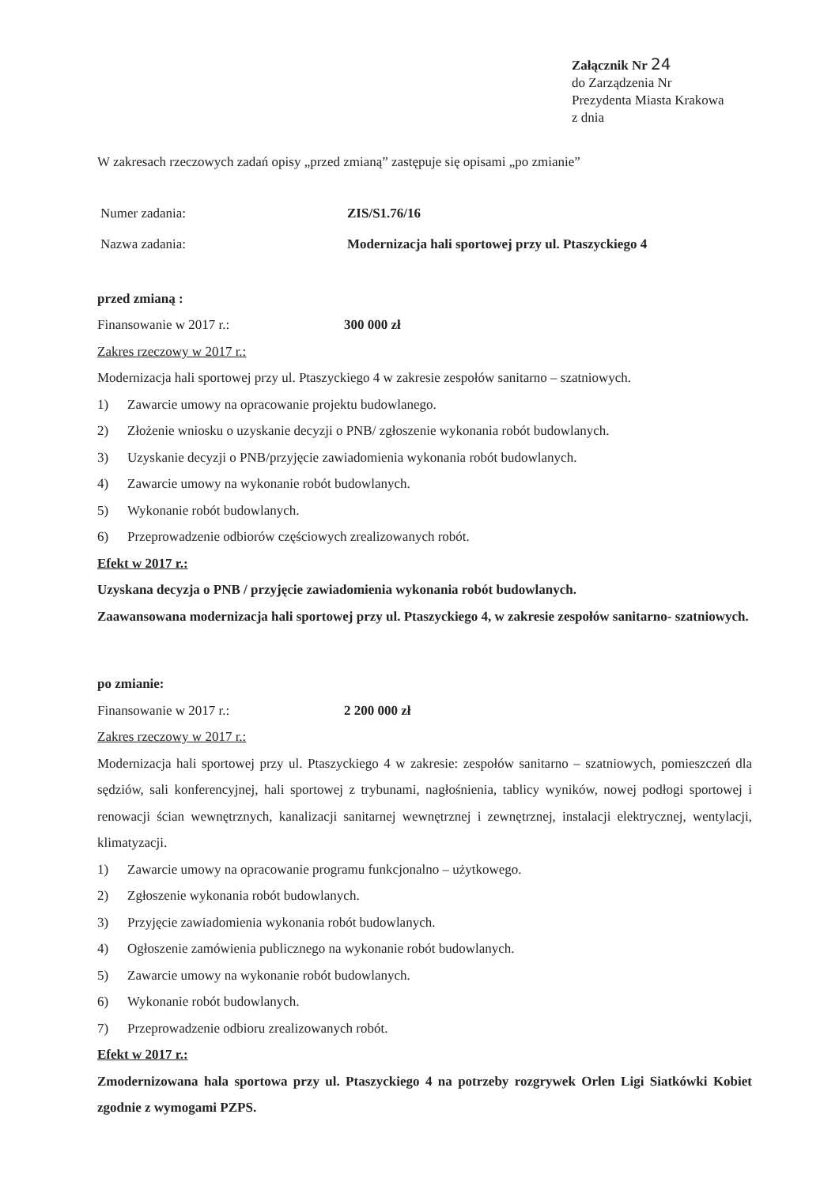Załącznik Nr 24
do Zarządzenia Nr
Prezydenta Miasta Krakowa
z dnia
W zakresach rzeczowych zadań opisy „przed zmianą” zastępuje się opisami „po zmianie”
Numer zadania: ZIS/S1.76/16
Nazwa zadania: Modernizacja hali sportowej przy ul. Ptaszyckiego 4
przed zmianą :
Finansowanie w 2017 r.: 300 000 zł
Zakres rzeczowy w 2017 r.:
Modernizacja hali sportowej przy ul. Ptaszyckiego 4 w zakresie zespołów sanitarno – szatniowych.
1) Zawarcie umowy na opracowanie projektu budowlanego.
2) Złożenie wniosku o uzyskanie decyzji o PNB/ zgłoszenie wykonania robót budowlanych.
3) Uzyskanie decyzji o PNB/przyjęcie zawiadomienia wykonania robót budowlanych.
4) Zawarcie umowy na wykonanie robót budowlanych.
5) Wykonanie robót budowlanych.
6) Przeprowadzenie odbiorów częściowych zrealizowanych robót.
Efekt w 2017 r.:
Uzyskana decyzja o PNB / przyjęcie zawiadomienia wykonania robót budowlanych.
Zaawansowana modernizacja hali sportowej przy ul. Ptaszyckiego 4, w zakresie zespołów sanitarno- szatniowych.
po zmianie:
Finansowanie w 2017 r.: 2 200 000 zł
Zakres rzeczowy w 2017 r.:
Modernizacja hali sportowej przy ul. Ptaszyckiego 4 w zakresie: zespołów sanitarno – szatniowych, pomieszczeń dla sędziów, sali konferencyjnej, hali sportowej z trybunami, nagłośnienia, tablicy wyników, nowej podłogi sportowej i renowacji ścian wewnętrznych, kanalizacji sanitarnej wewnętrznej i zewnętrznej, instalacji elektrycznej, wentylacji, klimatyzacji.
1) Zawarcie umowy na opracowanie programu funkcjonalno – użytkowego.
2) Zgłoszenie wykonania robót budowlanych.
3) Przyjęcie zawiadomienia wykonania robót budowlanych.
4) Ogłoszenie zamówienia publicznego na wykonanie robót budowlanych.
5) Zawarcie umowy na wykonanie robót budowlanych.
6) Wykonanie robót budowlanych.
7) Przeprowadzenie odbioru zrealizowanych robót.
Efekt w 2017 r.:
Zmodernizowana hala sportowa przy ul. Ptaszyckiego 4 na potrzeby rozgrywek Orlen Ligi Siatkówki Kobiet zgodnie z wymogami PZPS.